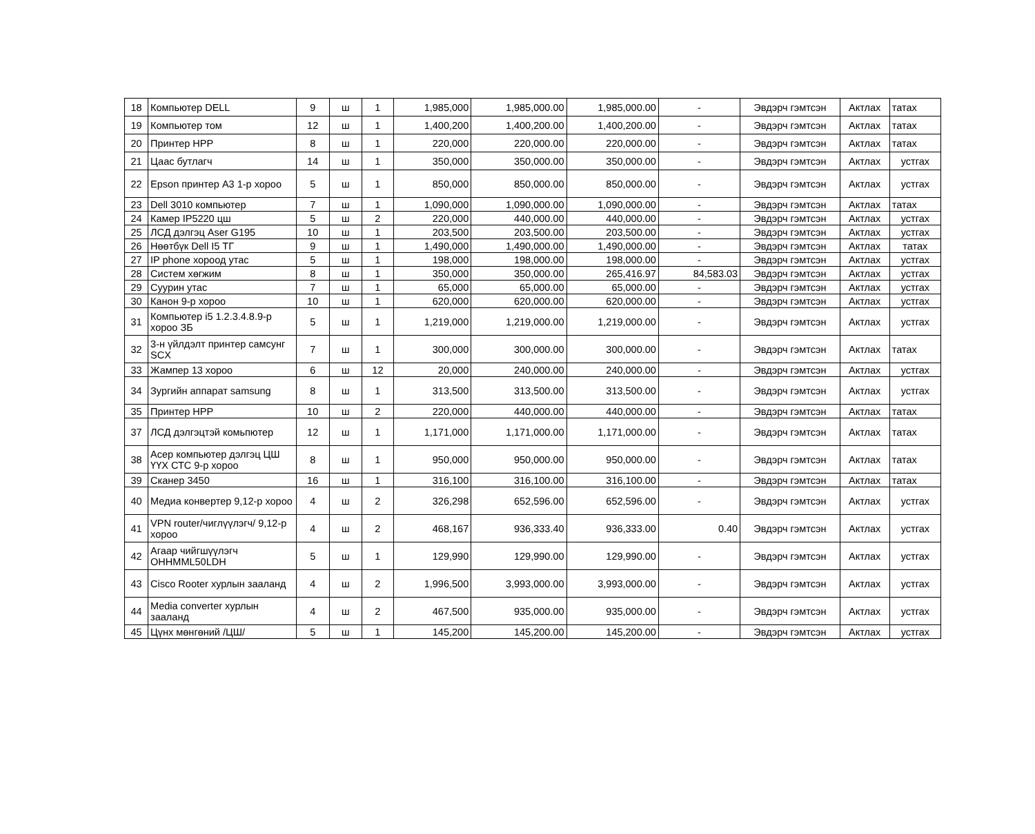| 18 | Компьютер DELL | 9 | ш | 1 | 1,985,000 | 1,985,000.00 | 1,985,000.00 | - | Эвдэрч гэмтсэн | Актлах | татах |
| 19 | Компьютер том | 12 | ш | 1 | 1,400,200 | 1,400,200.00 | 1,400,200.00 | - | Эвдэрч гэмтсэн | Актлах | татах |
| 20 | Принтер HPP | 8 | ш | 1 | 220,000 | 220,000.00 | 220,000.00 | - | Эвдэрч гэмтсэн | Актлах | татах |
| 21 | Цаас бутлагч | 14 | ш | 1 | 350,000 | 350,000.00 | 350,000.00 | - | Эвдэрч гэмтсэн | Актлах | устгах |
| 22 | Epson принтер A3 1-р хороо | 5 | ш | 1 | 850,000 | 850,000.00 | 850,000.00 | - | Эвдэрч гэмтсэн | Актлах | устгах |
| 23 | Dell 3010 компьютер | 7 | ш | 1 | 1,090,000 | 1,090,000.00 | 1,090,000.00 | - | Эвдэрч гэмтсэн | Актлах | татах |
| 24 | Камер IP5220 цш | 5 | ш | 2 | 220,000 | 440,000.00 | 440,000.00 | - | Эвдэрч гэмтсэн | Актлах | устгах |
| 25 | ЛСД дэлгэц Aser G195 | 10 | ш | 1 | 203,500 | 203,500.00 | 203,500.00 | - | Эвдэрч гэмтсэн | Актлах | устгах |
| 26 | Нөөтбүк Dell I5 ТГ | 9 | ш | 1 | 1,490,000 | 1,490,000.00 | 1,490,000.00 | - | Эвдэрч гэмтсэн | Актлах | татах |
| 27 | IP phone хороод утас | 5 | ш | 1 | 198,000 | 198,000.00 | 198,000.00 | - | Эвдэрч гэмтсэн | Актлах | устгах |
| 28 | Систем хөгжим | 8 | ш | 1 | 350,000 | 350,000.00 | 265,416.97 | 84,583.03 | Эвдэрч гэмтсэн | Актлах | устгах |
| 29 | Суурин утас | 7 | ш | 1 | 65,000 | 65,000.00 | 65,000.00 | - | Эвдэрч гэмтсэн | Актлах | устгах |
| 30 | Канон 9-р хороо | 10 | ш | 1 | 620,000 | 620,000.00 | 620,000.00 | - | Эвдэрч гэмтсэн | Актлах | устгах |
| 31 | Компьютер i5 1.2.3.4.8.9-р хороо ЗБ | 5 | ш | 1 | 1,219,000 | 1,219,000.00 | 1,219,000.00 | - | Эвдэрч гэмтсэн | Актлах | устгах |
| 32 | 3-н үйлдэлт принтер самсунг SCX | 7 | ш | 1 | 300,000 | 300,000.00 | 300,000.00 | - | Эвдэрч гэмтсэн | Актлах | татах |
| 33 | Жампер 13 хороо | 6 | ш | 12 | 20,000 | 240,000.00 | 240,000.00 | - | Эвдэрч гэмтсэн | Актлах | устгах |
| 34 | Зургийн аппарат samsung | 8 | ш | 1 | 313,500 | 313,500.00 | 313,500.00 | - | Эвдэрч гэмтсэн | Актлах | устгах |
| 35 | Принтер HPP | 10 | ш | 2 | 220,000 | 440,000.00 | 440,000.00 | - | Эвдэрч гэмтсэн | Актлах | татах |
| 37 | ЛСД дэлгэцтэй комьпютер | 12 | ш | 1 | 1,171,000 | 1,171,000.00 | 1,171,000.00 | - | Эвдэрч гэмтсэн | Актлах | татах |
| 38 | Асер компьютер дэлгэц ЦШ ҮҮХ СТС 9-р хороо | 8 | ш | 1 | 950,000 | 950,000.00 | 950,000.00 | - | Эвдэрч гэмтсэн | Актлах | татах |
| 39 | Сканер 3450 | 16 | ш | 1 | 316,100 | 316,100.00 | 316,100.00 | - | Эвдэрч гэмтсэн | Актлах | татах |
| 40 | Медиа конвертер 9,12-р хороо | 4 | ш | 2 | 326,298 | 652,596.00 | 652,596.00 | - | Эвдэрч гэмтсэн | Актлах | устгах |
| 41 | VPN router/чиглүүлэгч/ 9,12-р хороо | 4 | ш | 2 | 468,167 | 936,333.40 | 936,333.00 | 0.40 | Эвдэрч гэмтсэн | Актлах | устгах |
| 42 | Агаар чийгшүүлэгч OHHMML50LDH | 5 | ш | 1 | 129,990 | 129,990.00 | 129,990.00 | - | Эвдэрч гэмтсэн | Актлах | устгах |
| 43 | Cisco Rooter хурлын зааланд | 4 | ш | 2 | 1,996,500 | 3,993,000.00 | 3,993,000.00 | - | Эвдэрч гэмтсэн | Актлах | устгах |
| 44 | Media converter хурлын зааланд | 4 | ш | 2 | 467,500 | 935,000.00 | 935,000.00 | - | Эвдэрч гэмтсэн | Актлах | устгах |
| 45 | Цүнх мөнгөний /ЦШ/ | 5 | ш | 1 | 145,200 | 145,200.00 | 145,200.00 | - | Эвдэрч гэмтсэн | Актлах | устгах |